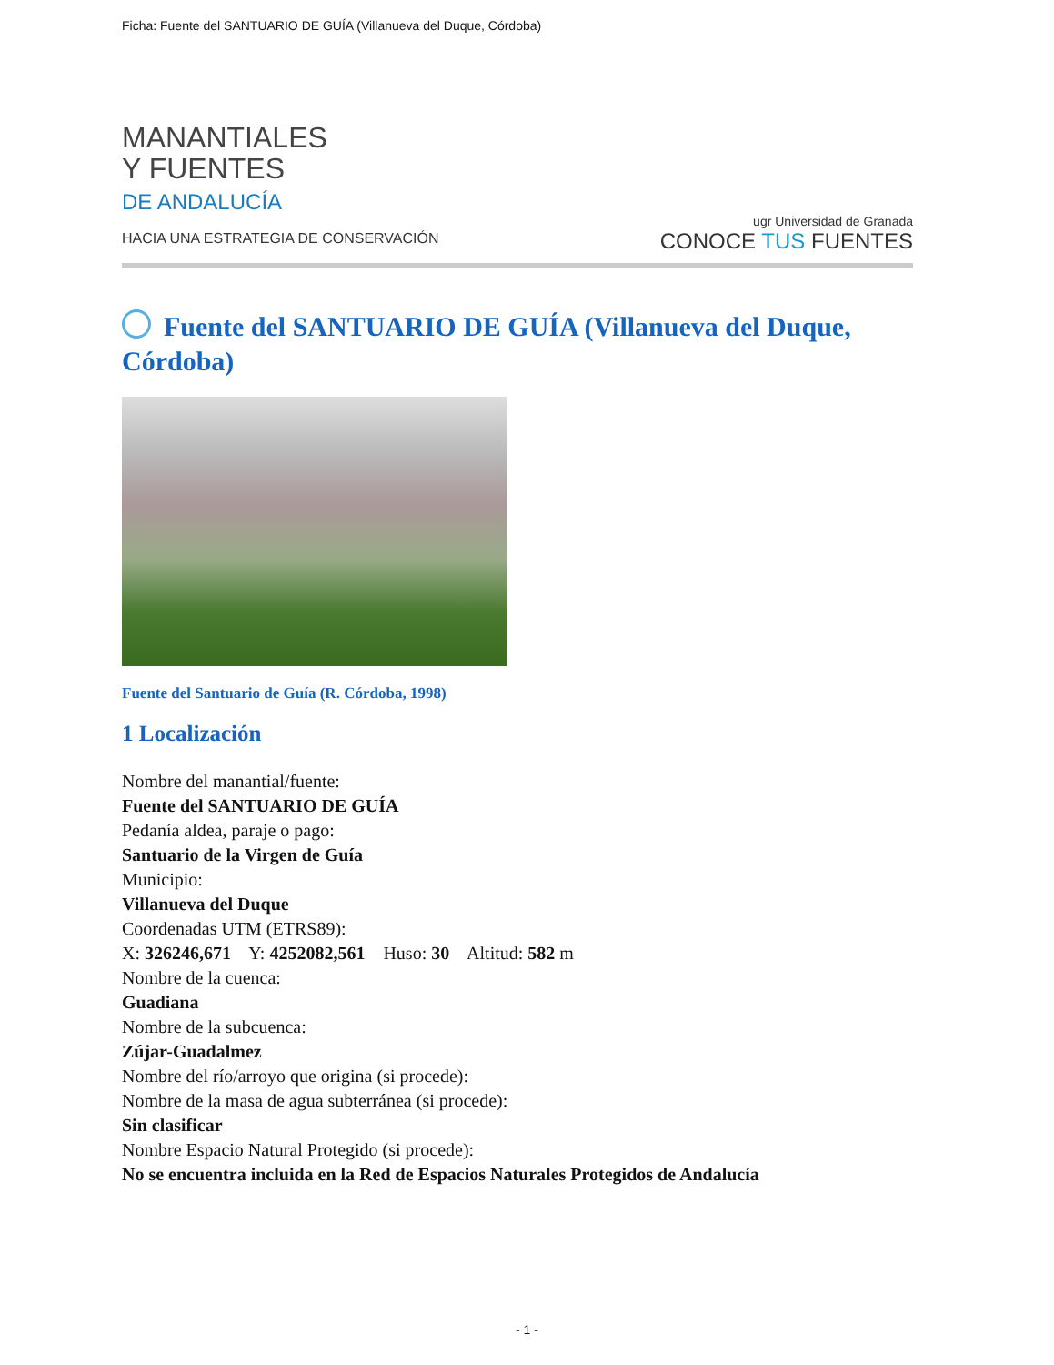Ficha: Fuente del SANTUARIO DE GUÍA (Villanueva del Duque, Córdoba)
MANANTIALES
Y FUENTES
DE ANDALUCÍA
HACIA UNA ESTRATEGIA DE CONSERVACIÓN
ugr Universidad de Granada
CONOCE TUS FUENTES
Fuente del SANTUARIO DE GUÍA (Villanueva del Duque, Córdoba)
Fuente del Santuario de Guía (R. Córdoba, 1998)
1 Localización
Nombre del manantial/fuente:
Fuente del SANTUARIO DE GUÍA
Pedanía aldea, paraje o pago:
Santuario de la Virgen de Guía
Municipio:
Villanueva del Duque
Coordenadas UTM (ETRS89):
X: 326246,671 Y: 4252082,561 Huso: 30 Altitud: 582 m
Nombre de la cuenca:
Guadiana
Nombre de la subcuenca:
Zújar-Guadalmez
Nombre del río/arroyo que origina (si procede):
Nombre de la masa de agua subterránea (si procede):
Sin clasificar
Nombre Espacio Natural Protegido (si procede):
No se encuentra incluida en la Red de Espacios Naturales Protegidos de Andalucía
- 1 -